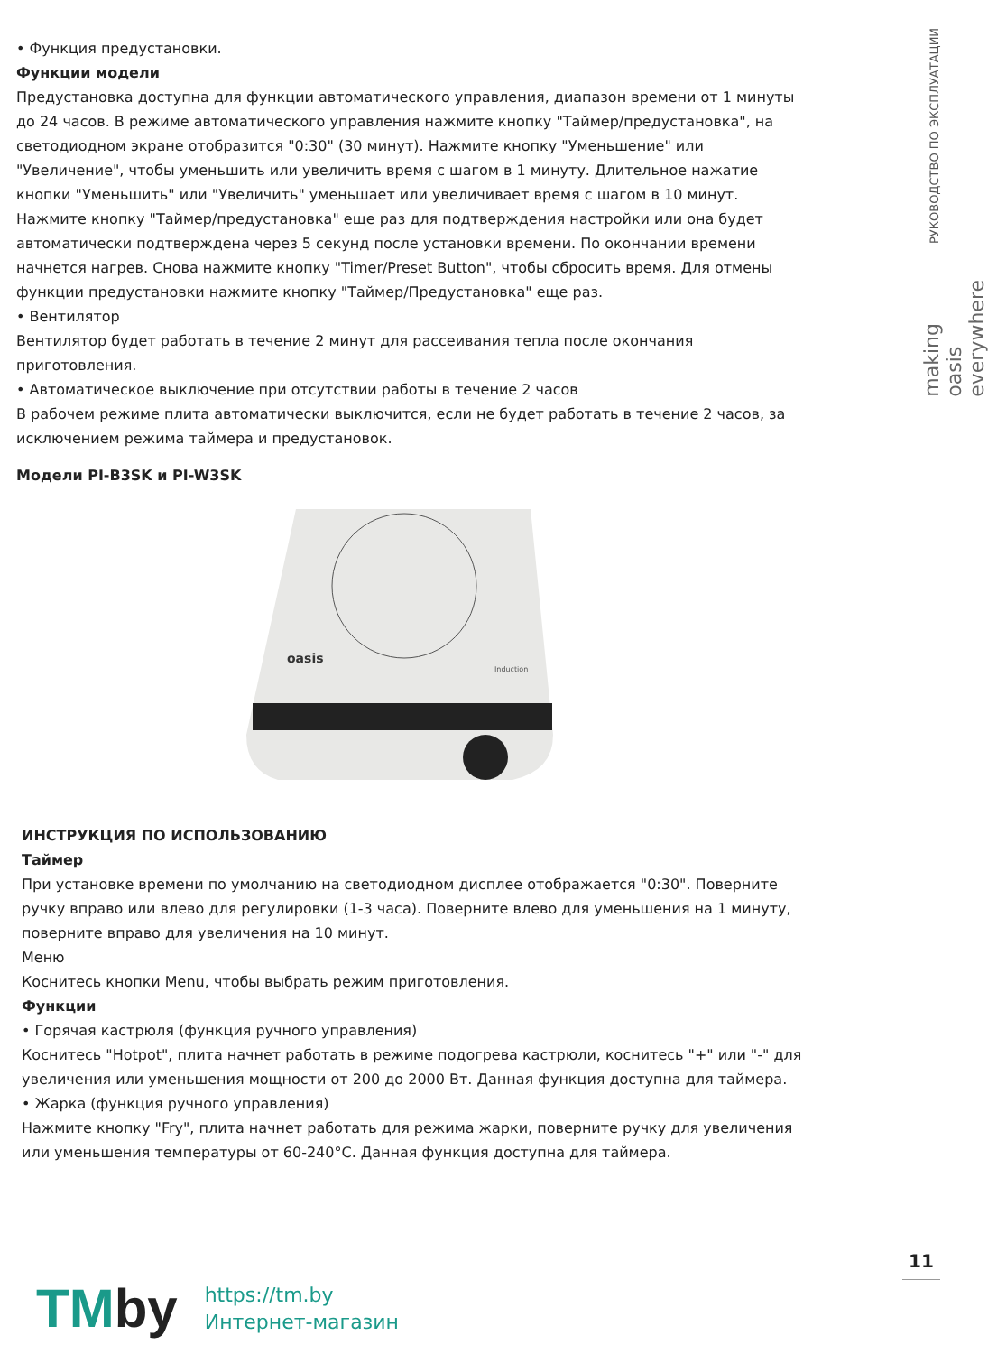• Функция предустановки.
Функции модели
Предустановка доступна для функции автоматического управления, диапазон времени от 1 минуты до 24 часов. В режиме автоматического управления нажмите кнопку "Таймер/предустановка", на светодиодном экране отобразится "0:30" (30 минут). Нажмите кнопку "Уменьшение" или "Увеличение", чтобы уменьшить или увеличить время с шагом в 1 минуту. Длительное нажатие кнопки "Уменьшить" или "Увеличить" уменьшает или увеличивает время с шагом в 10 минут. Нажмите кнопку "Таймер/предустановка" еще раз для подтверждения настройки или она будет автоматически подтверждена через 5 секунд после установки времени. По окончании времени начнется нагрев. Снова нажмите кнопку "Timer/Preset Button", чтобы сбросить время. Для отмены функции предустановки нажмите кнопку "Таймер/Предустановка" еще раз.
• Вентилятор
Вентилятор будет работать в течение 2 минут для рассеивания тепла после окончания приготовления.
• Автоматическое выключение при отсутствии работы в течение 2 часов
В рабочем режиме плита автоматически выключится, если не будет работать в течение 2 часов, за исключением режима таймера и предустановок.
Модели PI-B3SK и PI-W3SK
oasis
Induction
ИНСТРУКЦИЯ ПО ИСПОЛЬЗОВАНИЮ
Таймер
При установке времени по умолчанию на светодиодном дисплее отображается "0:30". Поверните ручку вправо или влево для регулировки (1-3 часа). Поверните влево для уменьшения на 1 минуту, поверните вправо для увеличения на 10 минут.
Меню
Коснитесь кнопки Menu, чтобы выбрать режим приготовления.
Функции
• Горячая кастрюля (функция ручного управления)
Коснитесь "Hotpot", плита начнет работать в режиме подогрева кастрюли, коснитесь "+" или "-" для увеличения или уменьшения мощности от 200 до 2000 Вт. Данная функция доступна для таймера.
• Жарка (функция ручного управления)
Нажмите кнопку "Fry", плита начнет работать для режима жарки, поверните ручку для увеличения или уменьшения температуры от 60-240°C. Данная функция доступна для таймера.
РУКОВОДСТВО ПО ЭКСПЛУАТАЦИИ
making oasis everywhere
11
TMby
https://tm.by
Интернет-магазин